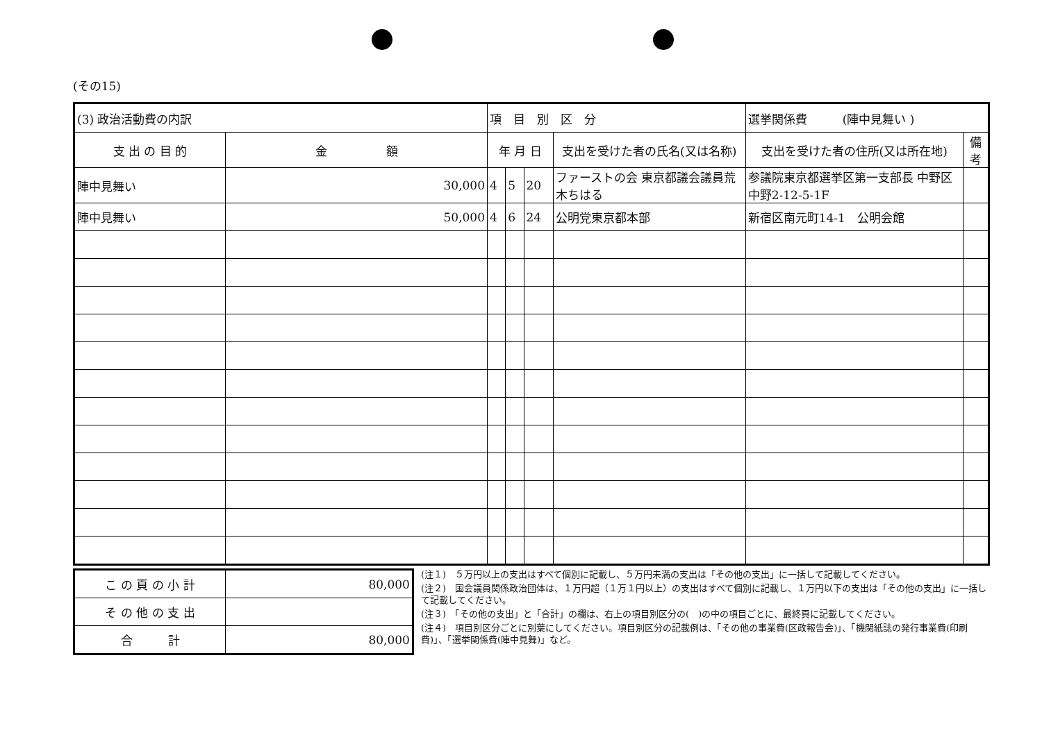(その15)
| (3) 政治活動費の内訳 | | 項 目 別 区 分 | | | | 選挙関係費 (陣中見舞い ) | |
| 支 出 の 目 的 | 金 額 | 年 月 日 | | | 支出を受けた者の氏名(又は名称) | 支出を受けた者の住所(又は所在地) | 備考 |
| 陣中見舞い | 30,000 | 4 | 5 | 20 | ファーストの会 東京都議会議員荒木ちはる | 参議院東京都選挙区第一支部長 中野区中野2-12-5-1F | |
| 陣中見舞い | 50,000 | 4 | 6 | 24 | 公明党東京都本部 | 新宿区南元町14-1 公明会館 | |
| こ の 頁 の 小 計 | 80,000 |
| そ の 他 の 支 出 | |
| 合 計 | 80,000 |
(注１)　５万円以上の支出はすべて個別に記載し、５万円未満の支出は「その他の支出」に一括して記載してください。
(注２)　国会議員関係政治団体は、１万円超（１万１円以上）の支出はすべて個別に記載し、１万円以下の支出は「その他の支出」に一括して記載してください。
(注３)　「その他の支出」と「合計」の欄は、右上の項目別区分の(　)の中の項目ごとに、最終頁に記載してください。
(注４)　項目別区分ごとに別葉にしてください。項目別区分の記載例は、「その他の事業費(区政報告会)」、「機関紙誌の発行事業費(印刷費)」、「選挙関係費(陣中見舞)」など。